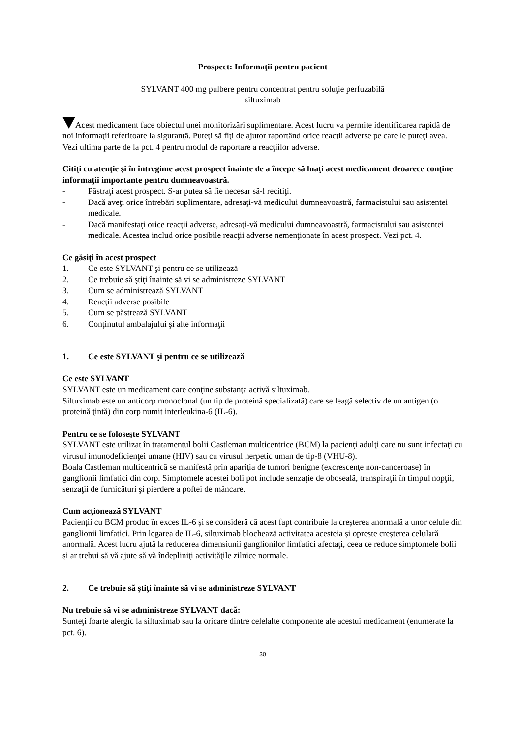Prospect: Informaţii pentru pacient
SYLVANT 400 mg pulbere pentru concentrat pentru soluţie perfuzabilă
siltuximab
Acest medicament face obiectul unei monitorizări suplimentare. Acest lucru va permite identificarea rapidă de noi informaţii referitoare la siguranţă. Puteţi să fiţi de ajutor raportând orice reacţii adverse pe care le puteţi avea. Vezi ultima parte de la pct. 4 pentru modul de raportare a reacţiilor adverse.
Citiţi cu atenţie şi în întregime acest prospect înainte de a începe să luaţi acest medicament deoarece conţine informaţii importante pentru dumneavoastră.
- Păstraţi acest prospect. S-ar putea să fie necesar să-l recitiţi.
- Dacă aveţi orice întrebări suplimentare, adresaţi-vă medicului dumneavoastră, farmacistului sau asistentei medicale.
- Dacă manifestaţi orice reacţii adverse, adresaţi-vă medicului dumneavoastră, farmacistului sau asistentei medicale. Acestea includ orice posibile reacţii adverse nemenţionate în acest prospect. Vezi pct. 4.
Ce găsiţi în acest prospect
1. Ce este SYLVANT şi pentru ce se utilizează
2. Ce trebuie să ştiţi înainte să vi se administreze SYLVANT
3. Cum se administrează SYLVANT
4. Reacţii adverse posibile
5. Cum se păstrează SYLVANT
6. Conţinutul ambalajului şi alte informaţii
1. Ce este SYLVANT şi pentru ce se utilizează
Ce este SYLVANT
SYLVANT este un medicament care conţine substanţa activă siltuximab.
Siltuximab este un anticorp monoclonal (un tip de proteină specializată) care se leagă selectiv de un antigen (o proteină ţintă) din corp numit interleukina-6 (IL-6).
Pentru ce se foloseşte SYLVANT
SYLVANT este utilizat în tratamentul bolii Castleman multicentrice (BCM) la pacienţi adulţi care nu sunt infectaţi cu virusul imunodeficienţei umane (HIV) sau cu virusul herpetic uman de tip-8 (VHU-8).
Boala Castleman multicentrică se manifestă prin apariţia de tumori benigne (excrescenţe non-canceroase) în ganglionii limfatici din corp. Simptomele acestei boli pot include senzaţie de oboseală, transpiraţii în timpul nopţii, senzaţii de furnicături şi pierdere a poftei de mâncare.
Cum acţionează SYLVANT
Pacienții cu BCM produc în exces IL-6 și se consideră că acest fapt contribuie la creșterea anormală a unor celule din ganglionii limfatici. Prin legarea de IL-6, siltuximab blochează activitatea acesteia și oprește creșterea celulară anormală. Acest lucru ajută la reducerea dimensiunii ganglionilor limfatici afectaţi, ceea ce reduce simptomele bolii și ar trebui să vă ajute să vă îndepliniţi activităţile zilnice normale.
2. Ce trebuie să ştiţi înainte să vi se administreze SYLVANT
Nu trebuie să vi se administreze SYLVANT dacă:
Sunteţi foarte alergic la siltuximab sau la oricare dintre celelalte componente ale acestui medicament (enumerate la pct. 6).
30